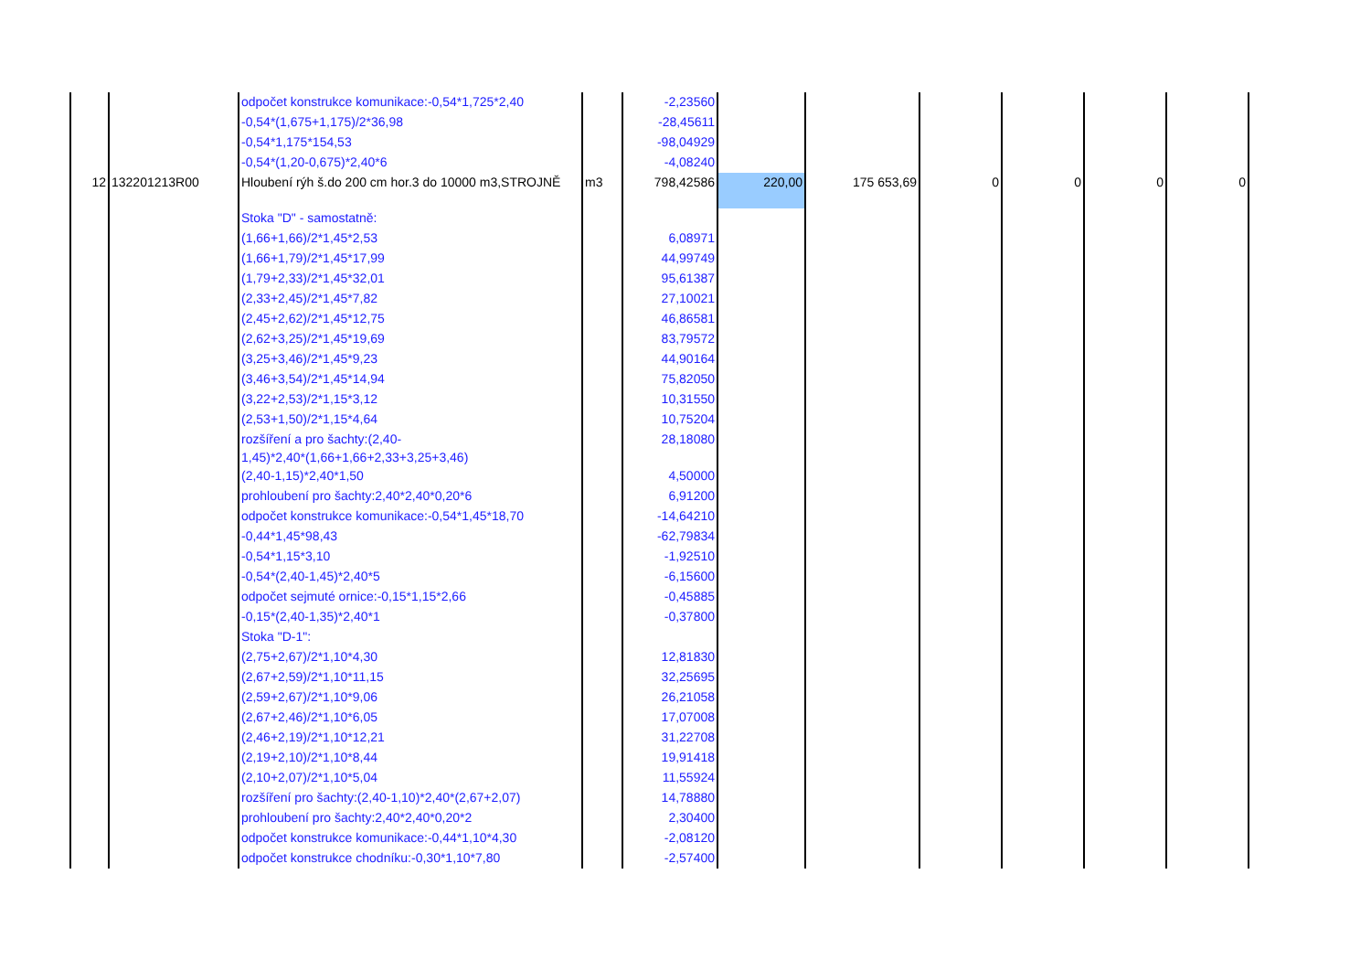| | | odpočet konstrukce komunikace:-0,54*1,725*2,40 | | -2,23560 | | | | | | |
| | | -0,54*(1,675+1,175)/2*36,98 | | -28,45611 | | | | | | |
| | | -0,54*1,175*154,53 | | -98,04929 | | | | | | |
| | | -0,54*(1,20-0,675)*2,40*6 | | -4,08240 | | | | | | |
| 12 | 132201213R00 | Hloubení rýh š.do 200 cm hor.3 do 10000 m3,STROJNĚ | m3 | 798,42586 | 220,00 | 175 653,69 | 0 | 0 | 0 | 0 |
| | | Stoka "D" - samostatně: | | | | | | | | |
| | | (1,66+1,66)/2*1,45*2,53 | | 6,08971 | | | | | | |
| | | (1,66+1,79)/2*1,45*17,99 | | 44,99749 | | | | | | |
| | | (1,79+2,33)/2*1,45*32,01 | | 95,61387 | | | | | | |
| | | (2,33+2,45)/2*1,45*7,82 | | 27,10021 | | | | | | |
| | | (2,45+2,62)/2*1,45*12,75 | | 46,86581 | | | | | | |
| | | (2,62+3,25)/2*1,45*19,69 | | 83,79572 | | | | | | |
| | | (3,25+3,46)/2*1,45*9,23 | | 44,90164 | | | | | | |
| | | (3,46+3,54)/2*1,45*14,94 | | 75,82050 | | | | | | |
| | | (3,22+2,53)/2*1,15*3,12 | | 10,31550 | | | | | | |
| | | (2,53+1,50)/2*1,15*4,64 | | 10,75204 | | | | | | |
| | | rozšíření a pro šachty:(2,40- 1,45)*2,40*(1,66+1,66+2,33+3,25+3,46) | | 28,18080 | | | | | | |
| | | (2,40-1,15)*2,40*1,50 | | 4,50000 | | | | | | |
| | | prohloubení pro šachty:2,40*2,40*0,20*6 | | 6,91200 | | | | | | |
| | | odpočet konstrukce komunikace:-0,54*1,45*18,70 | | -14,64210 | | | | | | |
| | | -0,44*1,45*98,43 | | -62,79834 | | | | | | |
| | | -0,54*1,15*3,10 | | -1,92510 | | | | | | |
| | | -0,54*(2,40-1,45)*2,40*5 | | -6,15600 | | | | | | |
| | | odpočet sejmuté ornice:-0,15*1,15*2,66 | | -0,45885 | | | | | | |
| | | -0,15*(2,40-1,35)*2,40*1 | | -0,37800 | | | | | | |
| | | Stoka "D-1": | | | | | | | | |
| | | (2,75+2,67)/2*1,10*4,30 | | 12,81830 | | | | | | |
| | | (2,67+2,59)/2*1,10*11,15 | | 32,25695 | | | | | | |
| | | (2,59+2,67)/2*1,10*9,06 | | 26,21058 | | | | | | |
| | | (2,67+2,46)/2*1,10*6,05 | | 17,07008 | | | | | | |
| | | (2,46+2,19)/2*1,10*12,21 | | 31,22708 | | | | | | |
| | | (2,19+2,10)/2*1,10*8,44 | | 19,91418 | | | | | | |
| | | (2,10+2,07)/2*1,10*5,04 | | 11,55924 | | | | | | |
| | | rozšíření pro šachty:(2,40-1,10)*2,40*(2,67+2,07) | | 14,78880 | | | | | | |
| | | prohloubení pro šachty:2,40*2,40*0,20*2 | | 2,30400 | | | | | | |
| | | odpočet konstrukce komunikace:-0,44*1,10*4,30 | | -2,08120 | | | | | | |
| | | odpočet konstrukce chodníku:-0,30*1,10*7,80 | | -2,57400 | | | | | | |